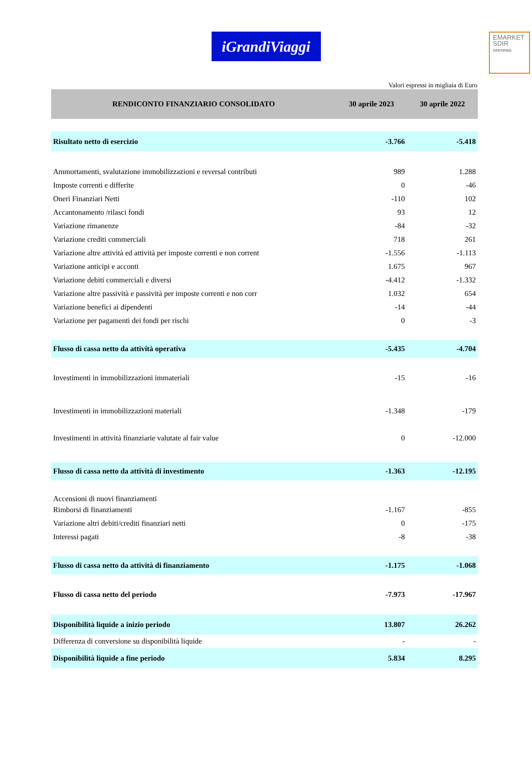EMARKET
SDIR
CERTIFIED
iGrandiViaggi
Valori espressi in migliaia di Euro
| RENDICONTO FINANZIARIO CONSOLIDATO | 30 aprile 2023 | 30 aprile 2022 |
| --- | --- | --- |
| Risultato netto di esercizio | -3.766 | -5.418 |
| Ammortamenti, svalutazione immobilizzazioni e reversal contributi | 989 | 1.288 |
| Imposte correnti e differite | 0 | -46 |
| Oneri Finanziari Netti | -110 | 102 |
| Accantonamento /rilasci fondi | 93 | 12 |
| Variazione rimanenze | -84 | -32 |
| Variazione crediti commerciali | 718 | 261 |
| Variazione altre attività ed attività per imposte correnti e non corrent | -1.556 | -1.113 |
| Variazione anticipi e acconti | 1.675 | 967 |
| Variazione debiti commerciali e diversi | -4.412 | -1.332 |
| Variazione altre passività e passività per imposte correnti e non corr | 1.032 | 654 |
| Variazione benefici ai dipendenti | -14 | -44 |
| Variazione per pagamenti dei fondi per rischi | 0 | -3 |
| Flusso di cassa netto da attività operativa | -5.435 | -4.704 |
| Investimenti in immobilizzazioni immateriali | -15 | -16 |
| Investimenti in immobilizzazioni materiali | -1.348 | -179 |
| Investimenti in attività finanziarie valutate al fair value | 0 | -12.000 |
| Flusso di cassa netto da attività di investimento | -1.363 | -12.195 |
| Accensioni di nuovi finanziamenti | | |
| Rimborsi di finanziamenti | -1.167 | -855 |
| Variazione altri debiti/crediti finanziari netti | 0 | -175 |
| Interessi pagati | -8 | -38 |
| Flusso di cassa netto da attività di finanziamento | -1.175 | -1.068 |
| Flusso di cassa netto del periodo | -7.973 | -17.967 |
| Disponibilità liquide a inizio periodo | 13.807 | 26.262 |
| Differenza di conversione su disponibilità liquide | - | - |
| Disponibilità liquide a fine periodo | 5.834 | 8.295 |